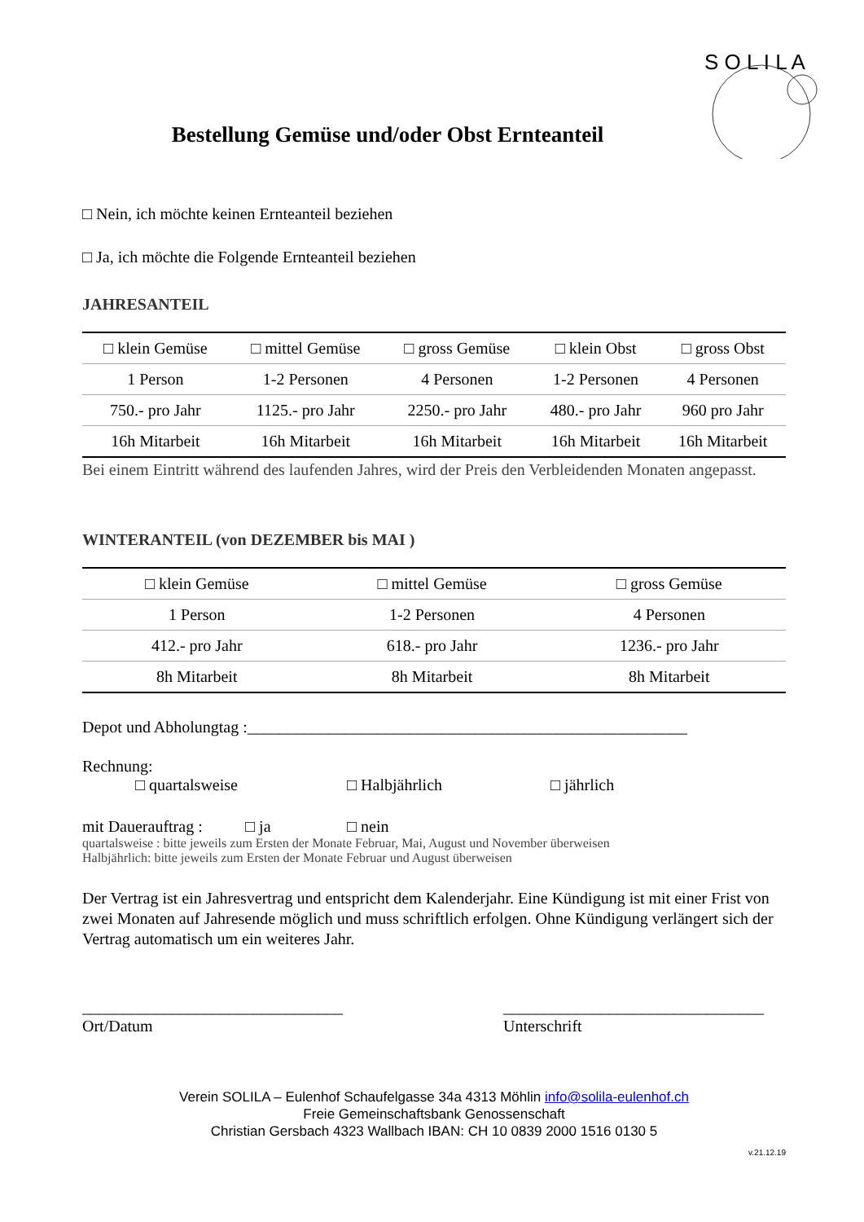S O L I L A
Bestellung Gemüse und/oder Obst Ernteanteil
□ Nein, ich möchte keinen Ernteanteil beziehen
□ Ja, ich möchte die Folgende Ernteanteil beziehen
JAHRESANTEIL
| □ klein Gemüse | □ mittel Gemüse | □ gross Gemüse | □ klein Obst | □ gross Obst |
| 1 Person | 1-2 Personen | 4 Personen | 1-2 Personen | 4 Personen |
| 750.- pro Jahr | 1125.- pro Jahr | 2250.- pro Jahr | 480.- pro Jahr | 960 pro Jahr |
| 16h Mitarbeit | 16h Mitarbeit | 16h Mitarbeit | 16h Mitarbeit | 16h Mitarbeit |
Bei einem Eintritt während des laufenden Jahres, wird der Preis den Verbleidenden Monaten angepasst.
WINTERANTEIL (von DEZEMBER bis MAI )
| □ klein Gemüse | □ mittel Gemüse | □ gross Gemüse |
| 1 Person | 1-2 Personen | 4 Personen |
| 412.- pro Jahr | 618.- pro Jahr | 1236.- pro Jahr |
| 8h Mitarbeit | 8h Mitarbeit | 8h Mitarbeit |
Depot und Abholungtag :______________________________________________________
Rechnung:
□ quartalsweise □ Halbjährlich □ jährlich
mit Dauerauftrag : □ ja □ nein
quartalsweise : bitte jeweils zum Ersten der Monate Februar, Mai, August und November überweisen
Halbjährlich: bitte jeweils zum Ersten der Monate Februar und August überweisen
Der Vertrag ist ein Jahresvertrag und entspricht dem Kalenderjahr. Eine Kündigung ist mit einer Frist von zwei Monaten auf Jahresende möglich und muss schriftlich erfolgen. Ohne Kündigung verlängert sich der Vertrag automatisch um ein weiteres Jahr.
________________________________
Ort/Datum
________________________________
Unterschrift
Verein SOLILA – Eulenhof Schaufelgasse 34a 4313 Möhlin info@solila-eulenhof.ch
Freie Gemeinschaftsbank Genossenschaft
Christian Gersbach 4323 Wallbach IBAN: CH 10 0839 2000 1516 0130 5
v.21.12.19